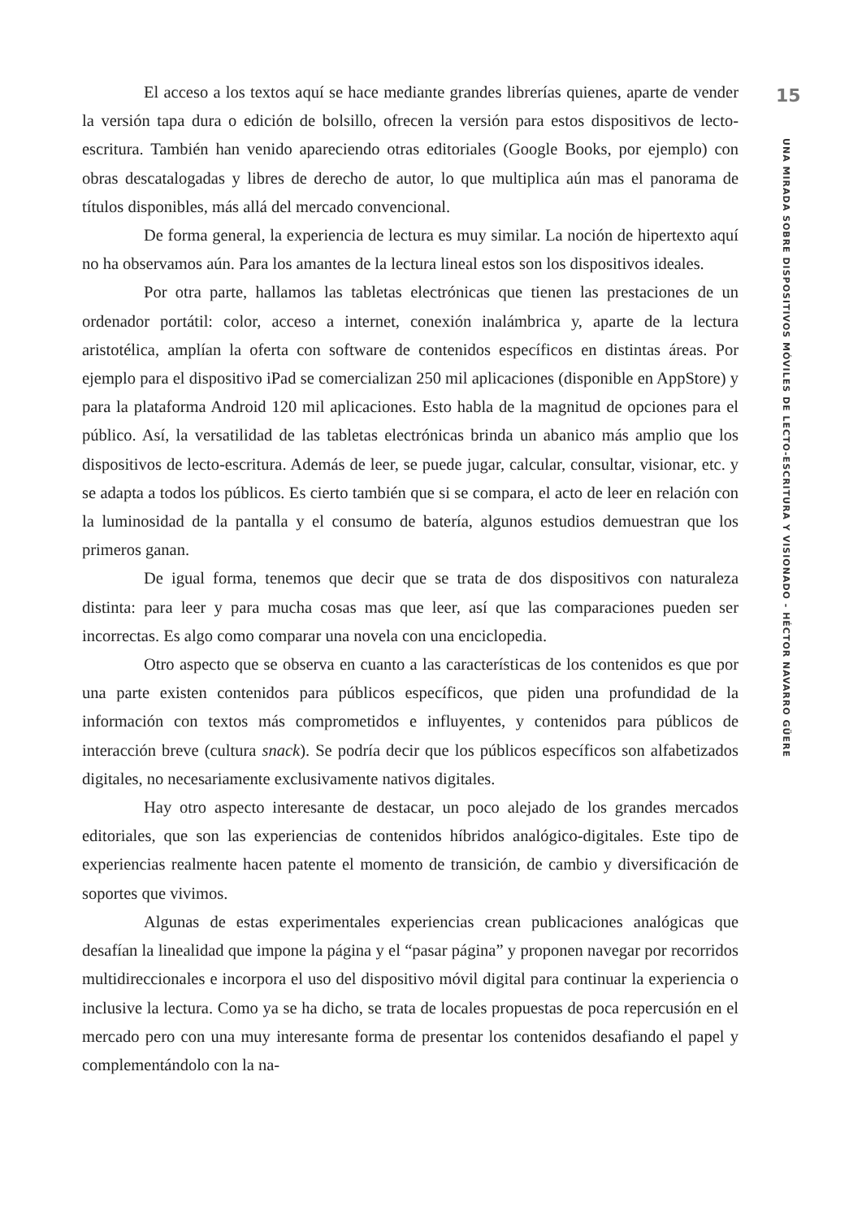El acceso a los textos aquí se hace mediante grandes librerías quienes, aparte de vender la versión tapa dura o edición de bolsillo, ofrecen la versión para estos dispositivos de lecto-escritura. También han venido apareciendo otras editoriales (Google Books, por ejemplo) con obras descatalogadas y libres de derecho de autor, lo que multiplica aún mas el panorama de títulos disponibles, más allá del mercado convencional.
De forma general, la experiencia de lectura es muy similar. La noción de hipertexto aquí no ha observamos aún. Para los amantes de la lectura lineal estos son los dispositivos ideales.
Por otra parte, hallamos las tabletas electrónicas que tienen las prestaciones de un ordenador portátil: color, acceso a internet, conexión inalámbrica y, aparte de la lectura aristotélica, amplían la oferta con software de contenidos específicos en distintas áreas. Por ejemplo para el dispositivo iPad se comercializan 250 mil aplicaciones (disponible en AppStore) y para la plataforma Android 120 mil aplicaciones. Esto habla de la magnitud de opciones para el público. Así, la versatilidad de las tabletas electrónicas brinda un abanico más amplio que los dispositivos de lecto-escritura. Además de leer, se puede jugar, calcular, consultar, visionar, etc. y se adapta a todos los públicos. Es cierto también que si se compara, el acto de leer en relación con la luminosidad de la pantalla y el consumo de batería, algunos estudios demuestran que los primeros ganan.
De igual forma, tenemos que decir que se trata de dos dispositivos con naturaleza distinta: para leer y para mucha cosas mas que leer, así que las comparaciones pueden ser incorrectas. Es algo como comparar una novela con una enciclopedia.
Otro aspecto que se observa en cuanto a las características de los contenidos es que por una parte existen contenidos para públicos específicos, que piden una profundidad de la información con textos más comprometidos e influyentes, y contenidos para públicos de interacción breve (cultura snack). Se podría decir que los públicos específicos son alfabetizados digitales, no necesariamente exclusivamente nativos digitales.
Hay otro aspecto interesante de destacar, un poco alejado de los grandes mercados editoriales, que son las experiencias de contenidos híbridos analógico-digitales. Este tipo de experiencias realmente hacen patente el momento de transición, de cambio y diversificación de soportes que vivimos.
Algunas de estas experimentales experiencias crean publicaciones analógicas que desafían la linealidad que impone la página y el “pasar página” y proponen navegar por recorridos multidireccionales e incorpora el uso del dispositivo móvil digital para continuar la experiencia o inclusive la lectura. Como ya se ha dicho, se trata de locales propuestas de poca repercusión en el mercado pero con una muy interesante forma de presentar los contenidos desafiando el papel y complementándolo con la na-
15
UNA MIRADA SOBRE DISPOSITIVOS MÓVILES DE LECTO-ESCRITURA Y VISIONADO - HÉCTOR NAVARRO GÜERE